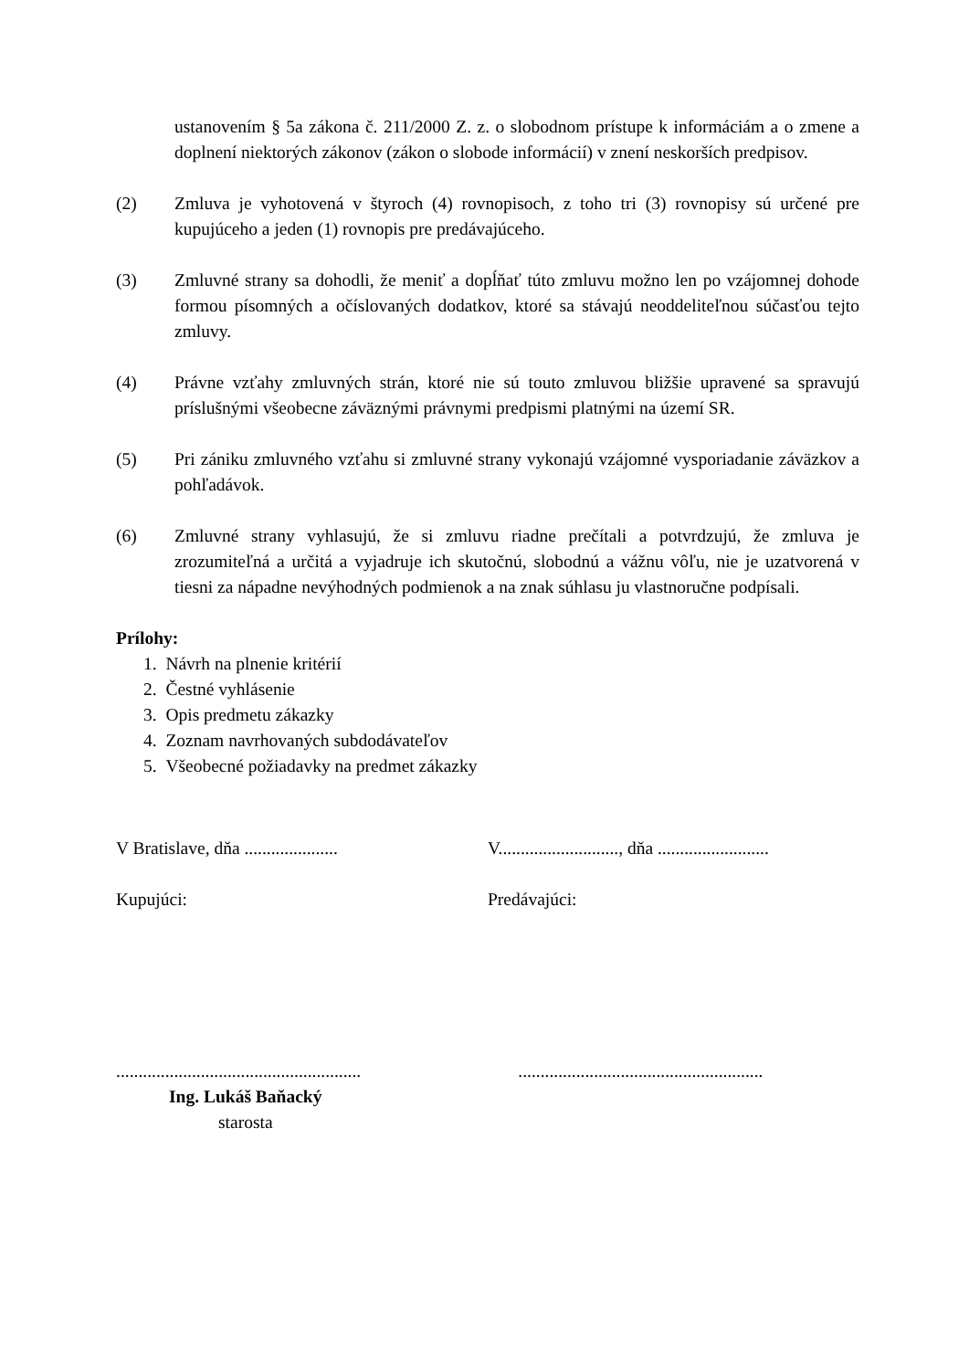ustanovením § 5a zákona č. 211/2000 Z. z. o slobodnom prístupe k informáciám a o zmene a doplnení niektorých zákonov (zákon o slobode informácií) v znení neskorších predpisov.
(2) Zmluva je vyhotovená v štyroch (4) rovnopisoch, z toho tri (3) rovnopisy sú určené pre kupujúceho a jeden (1) rovnopis pre predávajúceho.
(3) Zmluvné strany sa dohodli, že meniť a dopĺňať túto zmluvu možno len po vzájomnej dohode formou písomných a očíslovaných dodatkov, ktoré sa stávajú neoddeliteľnou súčasťou tejto zmluvy.
(4) Právne vzťahy zmluvných strán, ktoré nie sú touto zmluvou bližšie upravené sa spravujú príslušnými všeobecne záväznými právnymi predpismi platnými na území SR.
(5) Pri zániku zmluvného vzťahu si zmluvné strany vykonajú vzájomné vysporiadanie záväzkov a pohľadávok.
(6) Zmluvné strany vyhlasujú, že si zmluvu riadne prečítali a potvrdzujú, že zmluva je zrozumiteľná a určitá a vyjadruje ich skutočnú, slobodnú a vážnu vôľu, nie je uzatvorená v tiesni za nápadne nevýhodných podmienok a na znak súhlasu ju vlastnoručne podpísali.
Prílohy:
1. Návrh na plnenie kritérií
2. Čestné vyhlásenie
3. Opis predmetu zákazky
4. Zoznam navrhovaných subdodávateľov
5. Všeobecné požiadavky na predmet zákazky
V Bratislave, dňa .....................
V..........................., dňa .........................
Kupujúci: Predávajúci:
.......................................................
.......................................................
Ing. Lukáš Baňacký
starosta